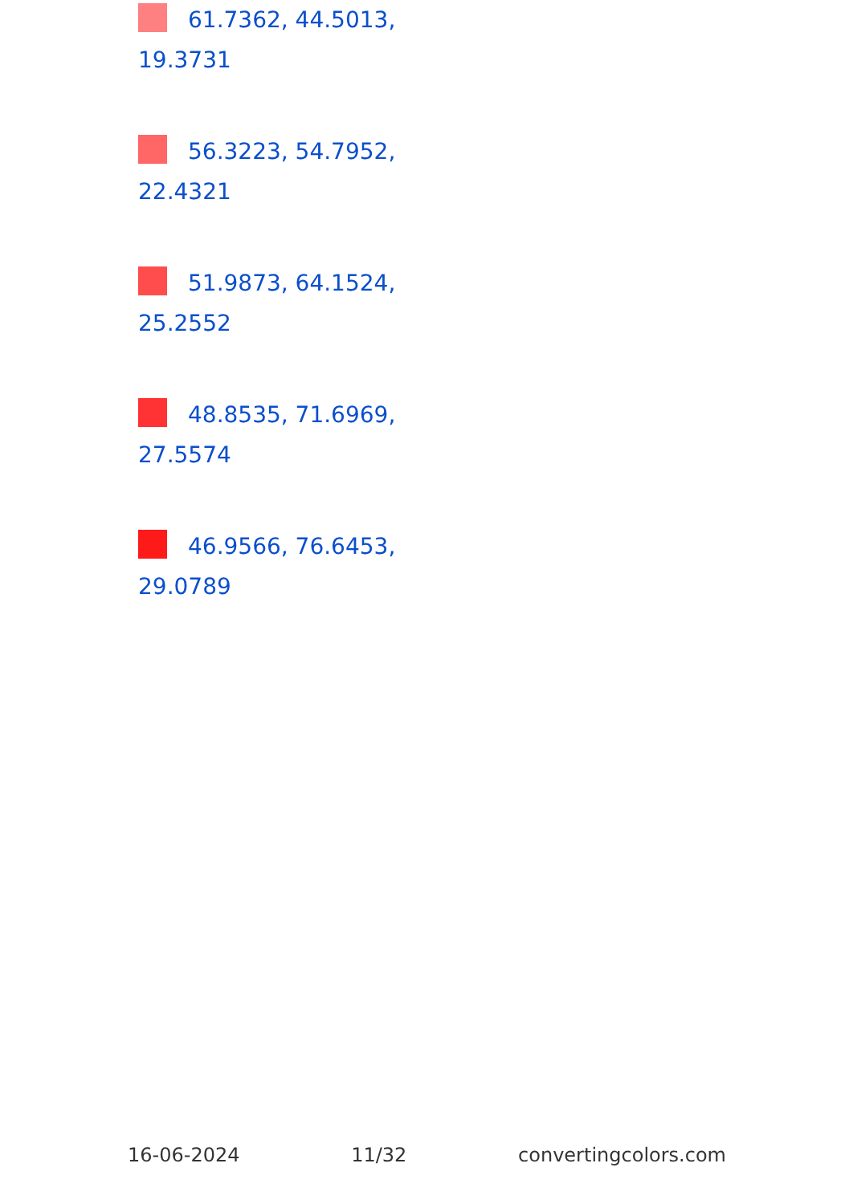61.7362, 44.5013, 19.3731
56.3223, 54.7952, 22.4321
51.9873, 64.1524, 25.2552
48.8535, 71.6969, 27.5574
46.9566, 76.6453, 29.0789
16-06-2024 11/32 convertingcolors.com